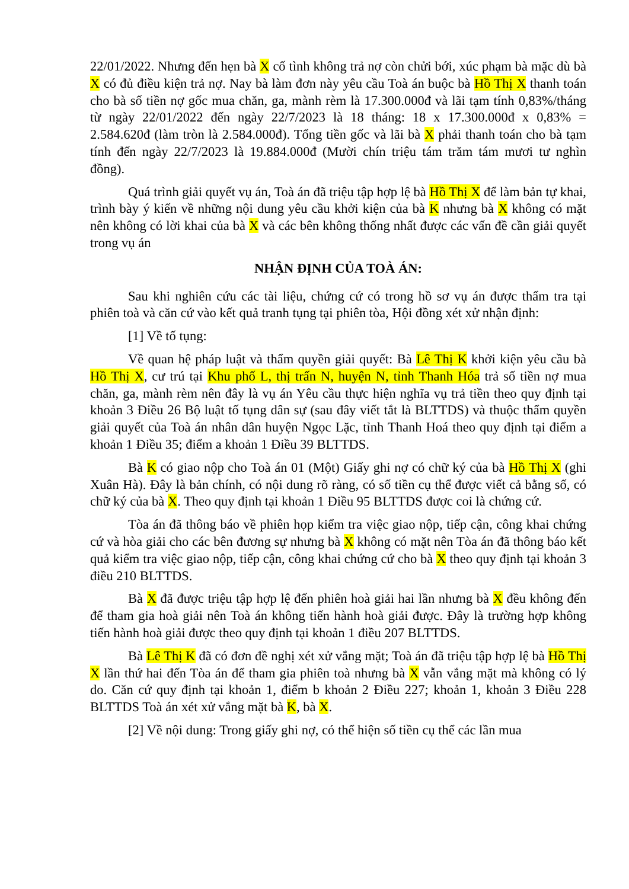22/01/2022. Nhưng đến hẹn bà X cố tình không trả nợ còn chửi bới, xúc phạm bà mặc dù bà X có đủ điều kiện trả nợ. Nay bà làm đơn này yêu cầu Toà án buộc bà Hồ Thị X thanh toán cho bà số tiền nợ gốc mua chăn, ga, mành rèm là 17.300.000đ và lãi tạm tính 0,83%/tháng từ ngày 22/01/2022 đến ngày 22/7/2023 là 18 tháng: 18 x 17.300.000đ x 0,83% = 2.584.620đ (làm tròn là 2.584.000đ). Tổng tiền gốc và lãi bà X phải thanh toán cho bà tạm tính đến ngày 22/7/2023 là 19.884.000đ (Mười chín triệu tám trăm tám mươi tư nghìn đồng).
Quá trình giải quyết vụ án, Toà án đã triệu tập hợp lệ bà Hồ Thị X để làm bản tự khai, trình bày ý kiến về những nội dung yêu cầu khởi kiện của bà K nhưng bà X không có mặt nên không có lời khai của bà X và các bên không thống nhất được các vấn đề cần giải quyết trong vụ án
NHẬN ĐỊNH CỦA TOÀ ÁN:
Sau khi nghiên cứu các tài liệu, chứng cứ có trong hồ sơ vụ án được thẩm tra tại phiên toà và căn cứ vào kết quả tranh tụng tại phiên tòa, Hội đồng xét xử nhận định:
[1] Về tố tụng:
Về quan hệ pháp luật và thẩm quyền giải quyết: Bà Lê Thị K khởi kiện yêu cầu bà Hồ Thị X, cư trú tại Khu phố L, thị trấn N, huyện N, tỉnh Thanh Hóa trả số tiền nợ mua chăn, ga, mành rèm nên đây là vụ án Yêu cầu thực hiện nghĩa vụ trả tiền theo quy định tại khoản 3 Điều 26 Bộ luật tố tụng dân sự (sau đây viết tắt là BLTTDS) và thuộc thẩm quyền giải quyết của Toà án nhân dân huyện Ngọc Lặc, tỉnh Thanh Hoá theo quy định tại điểm a khoản 1 Điều 35; điểm a khoản 1 Điều 39 BLTTDS.
Bà K có giao nộp cho Toà án 01 (Một) Giấy ghi nợ có chữ ký của bà Hồ Thị X (ghi Xuân Hà). Đây là bản chính, có nội dung rõ ràng, có số tiền cụ thể được viết cả bằng số, có chữ ký của bà X. Theo quy định tại khoản 1 Điều 95 BLTTDS được coi là chứng cứ.
Tòa án đã thông báo về phiên họp kiểm tra việc giao nộp, tiếp cận, công khai chứng cứ và hòa giải cho các bên đương sự nhưng bà X không có mặt nên Tòa án đã thông báo kết quả kiểm tra việc giao nộp, tiếp cận, công khai chứng cứ cho bà X theo quy định tại khoản 3 điều 210 BLTTDS.
Bà X đã được triệu tập hợp lệ đến phiên hoà giải hai lần nhưng bà X đều không đến để tham gia hoà giải nên Toà án không tiến hành hoà giải được. Đây là trường hợp không tiến hành hoà giải được theo quy định tại khoản 1 điều 207 BLTTDS.
Bà Lê Thị K đã có đơn đề nghị xét xử vắng mặt; Toà án đã triệu tập hợp lệ bà Hồ Thị X lần thứ hai đến Tòa án để tham gia phiên toà nhưng bà X vẫn vắng mặt mà không có lý do. Căn cứ quy định tại khoản 1, điểm b khoản 2 Điều 227; khoản 1, khoản 3 Điều 228 BLTTDS Toà án xét xử vắng mặt bà K, bà X.
[2] Về nội dung: Trong giấy ghi nợ, có thể hiện số tiền cụ thể các lần mua